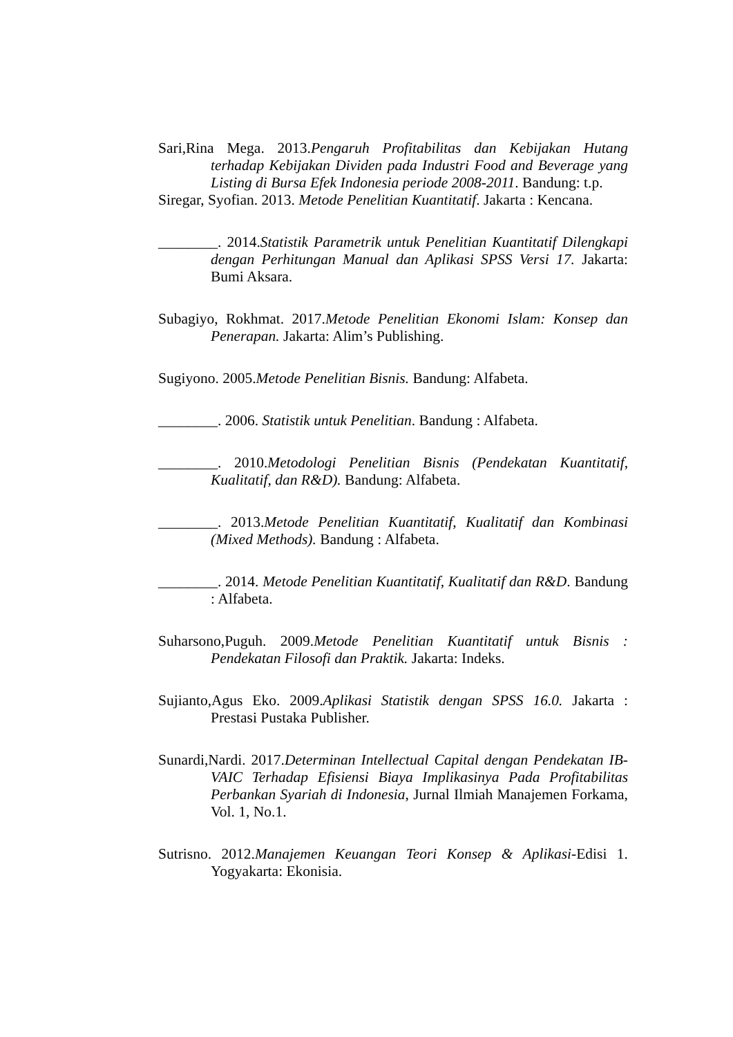Sari,Rina Mega. 2013.Pengaruh Profitabilitas dan Kebijakan Hutang terhadap Kebijakan Dividen pada Industri Food and Beverage yang Listing di Bursa Efek Indonesia periode 2008-2011. Bandung: t.p.
Siregar, Syofian. 2013. Metode Penelitian Kuantitatif. Jakarta : Kencana.
________. 2014.Statistik Parametrik untuk Penelitian Kuantitatif Dilengkapi dengan Perhitungan Manual dan Aplikasi SPSS Versi 17. Jakarta: Bumi Aksara.
Subagiyo, Rokhmat. 2017.Metode Penelitian Ekonomi Islam: Konsep dan Penerapan. Jakarta: Alim’s Publishing.
Sugiyono. 2005.Metode Penelitian Bisnis. Bandung: Alfabeta.
________. 2006. Statistik untuk Penelitian. Bandung : Alfabeta.
________. 2010.Metodologi Penelitian Bisnis (Pendekatan Kuantitatif, Kualitatif, dan R&D). Bandung: Alfabeta.
________. 2013.Metode Penelitian Kuantitatif, Kualitatif dan Kombinasi (Mixed Methods). Bandung : Alfabeta.
________. 2014. Metode Penelitian Kuantitatif, Kualitatif dan R&D. Bandung : Alfabeta.
Suharsono,Puguh. 2009.Metode Penelitian Kuantitatif untuk Bisnis : Pendekatan Filosofi dan Praktik. Jakarta: Indeks.
Sujianto,Agus Eko. 2009.Aplikasi Statistik dengan SPSS 16.0. Jakarta : Prestasi Pustaka Publisher.
Sunardi,Nardi. 2017.Determinan Intellectual Capital dengan Pendekatan IB-VAIC Terhadap Efisiensi Biaya Implikasinya Pada Profitabilitas Perbankan Syariah di Indonesia, Jurnal Ilmiah Manajemen Forkama, Vol. 1, No.1.
Sutrisno. 2012.Manajemen Keuangan Teori Konsep & Aplikasi-Edisi 1. Yogyakarta: Ekonisia.